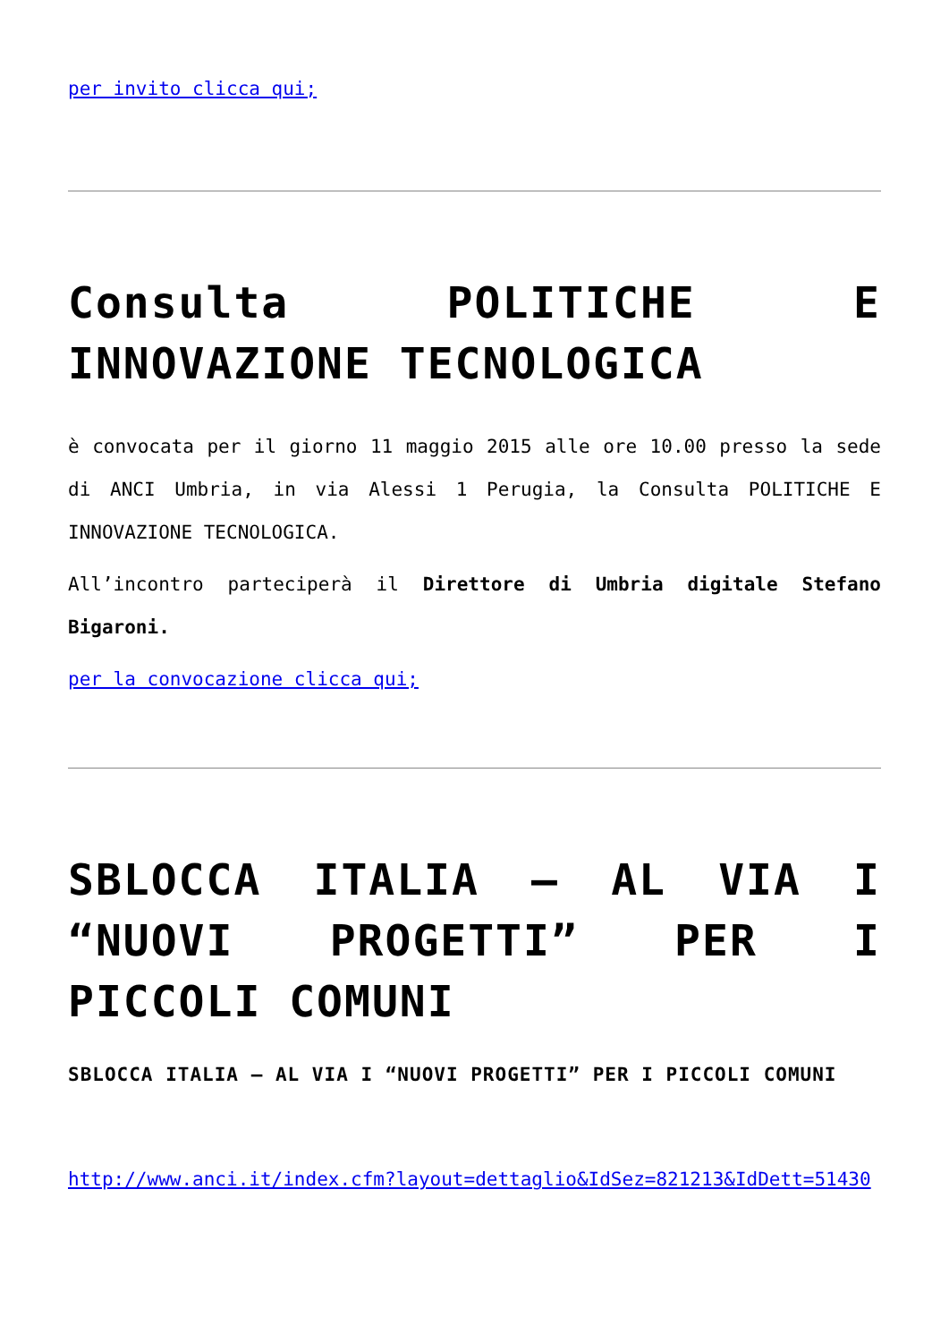per invito clicca qui;
Consulta POLITICHE E INNOVAZIONE TECNOLOGICA
è convocata per il giorno 11 maggio 2015 alle ore 10.00 presso la sede di ANCI Umbria, in via Alessi 1 Perugia, la Consulta POLITICHE E INNOVAZIONE TECNOLOGICA.
All’incontro parteciperà il Direttore di Umbria digitale Stefano Bigaroni.
per la convocazione clicca qui;
SBLOCCA ITALIA – AL VIA I “NUOVI PROGETTI” PER I PICCOLI COMUNI
SBLOCCA ITALIA – AL VIA I “NUOVI PROGETTI” PER I PICCOLI COMUNI
http://www.anci.it/index.cfm?layout=dettaglio&IdSez=821213&IdDett=51430